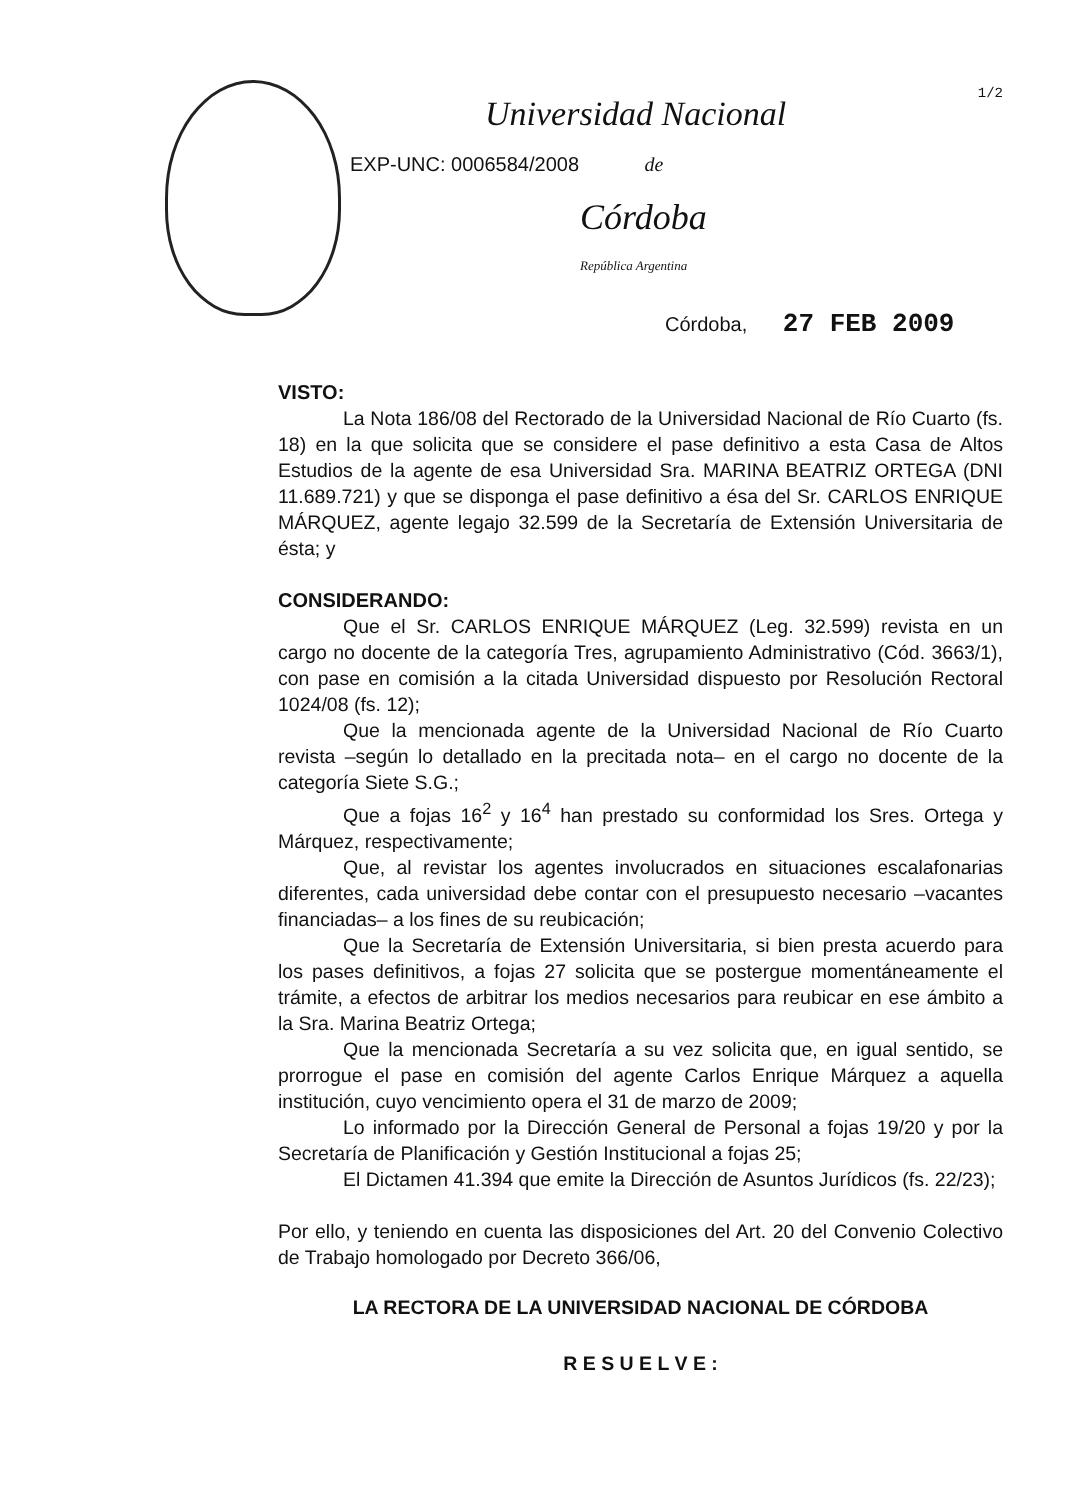1/2
Universidad Nacional
EXP-UNC: 0006584/2008 de
Córdoba
República Argentina
Córdoba, 27 FEB 2009
VISTO:
La Nota 186/08 del Rectorado de la Universidad Nacional de Río Cuarto (fs. 18) en la que solicita que se considere el pase definitivo a esta Casa de Altos Estudios de la agente de esa Universidad Sra. MARINA BEATRIZ ORTEGA (DNI 11.689.721) y que se disponga el pase definitivo a ésa del Sr. CARLOS ENRIQUE MÁRQUEZ, agente legajo 32.599 de la Secretaría de Extensión Universitaria de ésta; y
CONSIDERANDO:
Que el Sr. CARLOS ENRIQUE MÁRQUEZ (Leg. 32.599) revista en un cargo no docente de la categoría Tres, agrupamiento Administrativo (Cód. 3663/1), con pase en comisión a la citada Universidad dispuesto por Resolución Rectoral 1024/08 (fs. 12);
Que la mencionada agente de la Universidad Nacional de Río Cuarto revista –según lo detallado en la precitada nota– en el cargo no docente de la categoría Siete S.G.;
Que a fojas 16<sup>2</sup> y 16<sup>4</sup> han prestado su conformidad los Sres. Ortega y Márquez, respectivamente;
Que, al revistar los agentes involucrados en situaciones escalafonarias diferentes, cada universidad debe contar con el presupuesto necesario –vacantes financiadas– a los fines de su reubicación;
Que la Secretaría de Extensión Universitaria, si bien presta acuerdo para los pases definitivos, a fojas 27 solicita que se postergue momentáneamente el trámite, a efectos de arbitrar los medios necesarios para reubicar en ese ámbito a la Sra. Marina Beatriz Ortega;
Que la mencionada Secretaría a su vez solicita que, en igual sentido, se prorrogue el pase en comisión del agente Carlos Enrique Márquez a aquella institución, cuyo vencimiento opera el 31 de marzo de 2009;
Lo informado por la Dirección General de Personal a fojas 19/20 y por la Secretaría de Planificación y Gestión Institucional a fojas 25;
El Dictamen 41.394 que emite la Dirección de Asuntos Jurídicos (fs. 22/23);
Por ello, y teniendo en cuenta las disposiciones del Art. 20 del Convenio Colectivo de Trabajo homologado por Decreto 366/06,
LA RECTORA DE LA UNIVERSIDAD NACIONAL DE CÓRDOBA
R E S U E L V E :